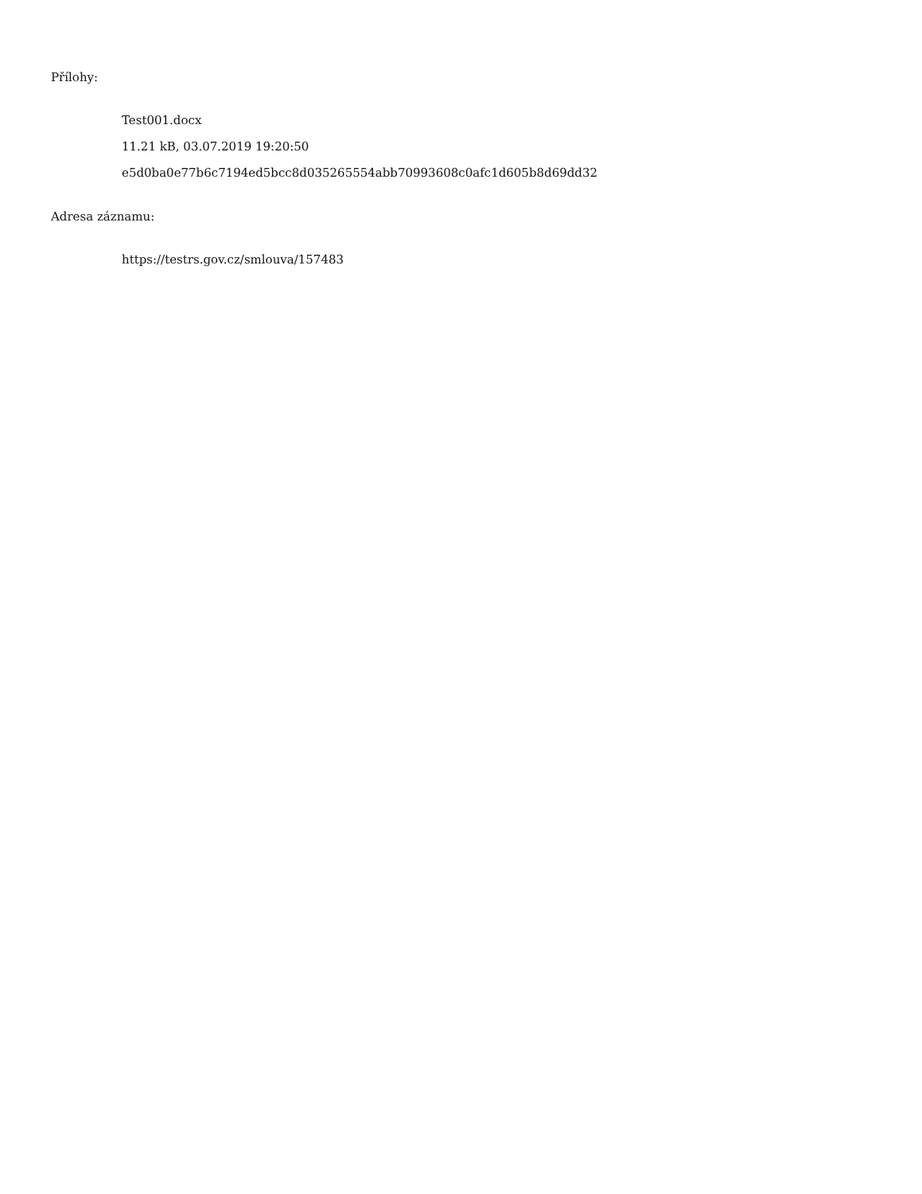Přílohy:
Test001.docx
11.21 kB, 03.07.2019 19:20:50
e5d0ba0e77b6c7194ed5bcc8d035265554abb70993608c0afc1d605b8d69dd32
Adresa záznamu:
https://testrs.gov.cz/smlouva/157483